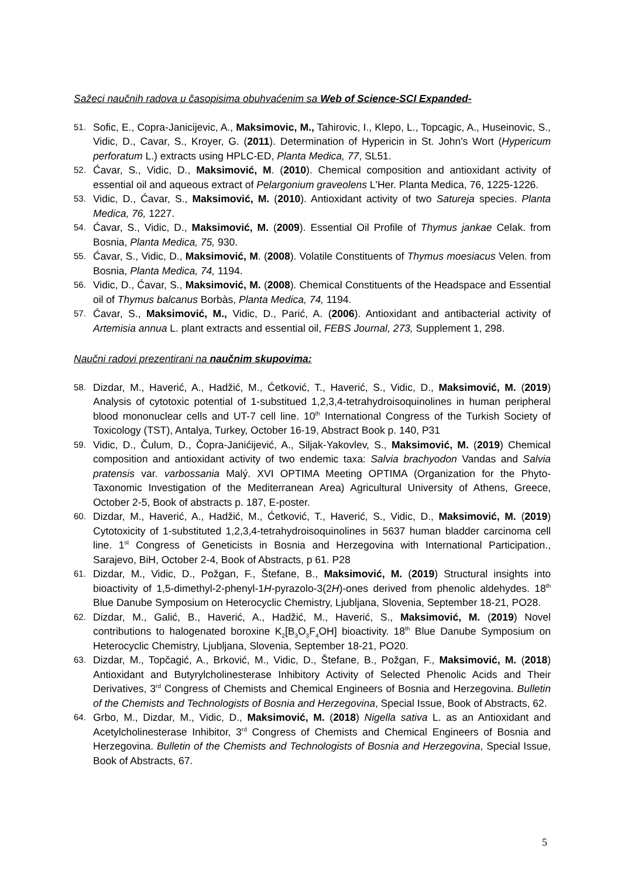Sažeci naučnih radova u časopisima obuhvaćenim sa Web of Science-SCI Expanded-
51. Sofic, E., Copra-Janicijevic, A., Maksimovic, M., Tahirovic, I., Klepo, L., Topcagic, A., Huseinovic, S., Vidic, D., Cavar, S., Kroyer, G. (2011). Determination of Hypericin in St. John's Wort (Hypericum perforatum L.) extracts using HPLC-ED, Planta Medica, 77, SL51.
52. Ćavar, S., Vidic, D., Maksimović, M. (2010). Chemical composition and antioxidant activity of essential oil and aqueous extract of Pelargonium graveolens L'Her. Planta Medica, 76, 1225-1226.
53. Vidic, D., Ćavar, S., Maksimović, M. (2010). Antioxidant activity of two Satureja species. Planta Medica, 76, 1227.
54. Ćavar, S., Vidic, D., Maksimović, M. (2009). Essential Oil Profile of Thymus jankae Celak. from Bosnia, Planta Medica, 75, 930.
55. Ćavar, S., Vidic, D., Maksimović, M. (2008). Volatile Constituents of Thymus moesiacus Velen. from Bosnia, Planta Medica, 74, 1194.
56. Vidic, D., Ćavar, S., Maksimović, M. (2008). Chemical Constituents of the Headspace and Essential oil of Thymus balcanus Borbàs, Planta Medica, 74, 1194.
57. Ćavar, S., Maksimović, M., Vidic, D., Parić, A. (2006). Antioxidant and antibacterial activity of Artemisia annua L. plant extracts and essential oil, FEBS Journal, 273, Supplement 1, 298.
Naučni radovi prezentirani na naučnim skupovima:
58. Dizdar, M., Haverić, A., Hadžić, M., Ćetković, T., Haverić, S., Vidic, D., Maksimović, M. (2019) Analysis of cytotoxic potential of 1-substitued 1,2,3,4-tetrahydroisoquinolines in human peripheral blood mononuclear cells and UT-7 cell line. 10<sup>th</sup> International Congress of the Turkish Society of Toxicology (TST), Antalya, Turkey, October 16-19, Abstract Book p. 140, P31
59. Vidic, D., Čulum, D., Čopra-Janićijević, A., Siljak-Yakovlev, S., Maksimović, M. (2019) Chemical composition and antioxidant activity of two endemic taxa: Salvia brachyodon Vandas and Salvia pratensis var. varbossania Malý. XVI OPTIMA Meeting OPTIMA (Organization for the Phyto-Taxonomic Investigation of the Mediterranean Area) Agricultural University of Athens, Greece, October 2-5, Book of abstracts p. 187, E-poster.
60. Dizdar, M., Haverić, A., Hadžić, M., Ćetković, T., Haverić, S., Vidic, D., Maksimović, M. (2019) Cytotoxicity of 1-substituted 1,2,3,4-tetrahydroisoquinolines in 5637 human bladder carcinoma cell line. 1<sup>st</sup> Congress of Geneticists in Bosnia and Herzegovina with International Participation., Sarajevo, BiH, October 2-4, Book of Abstracts, p 61. P28
61. Dizdar, M., Vidic, D., Požgan, F., Štefane, B., Maksimović, M. (2019) Structural insights into bioactivity of 1,5-dimethyl-2-phenyl-1H-pyrazolo-3(2H)-ones derived from phenolic aldehydes. 18<sup>th</sup> Blue Danube Symposium on Heterocyclic Chemistry, Ljubljana, Slovenia, September 18-21, PO28.
62. Dizdar, M., Galić, B., Haverić, A., Hadžić, M., Haverić, S., Maksimović, M. (2019) Novel contributions to halogenated boroxine K<sub>2</sub>[B<sub>3</sub>O<sub>3</sub>F<sub>4</sub>OH] bioactivity. 18<sup>th</sup> Blue Danube Symposium on Heterocyclic Chemistry, Ljubljana, Slovenia, September 18-21, PO20.
63. Dizdar, M., Topčagić, A., Brković, M., Vidic, D., Štefane, B., Požgan, F., Maksimović, M. (2018) Antioxidant and Butyrylcholinesterase Inhibitory Activity of Selected Phenolic Acids and Their Derivatives, 3<sup>rd</sup> Congress of Chemists and Chemical Engineers of Bosnia and Herzegovina. Bulletin of the Chemists and Technologists of Bosnia and Herzegovina, Special Issue, Book of Abstracts, 62.
64. Grbo, M., Dizdar, M., Vidic, D., Maksimović, M. (2018) Nigella sativa L. as an Antioxidant and Acetylcholinesterase Inhibitor, 3<sup>rd</sup> Congress of Chemists and Chemical Engineers of Bosnia and Herzegovina. Bulletin of the Chemists and Technologists of Bosnia and Herzegovina, Special Issue, Book of Abstracts, 67.
5